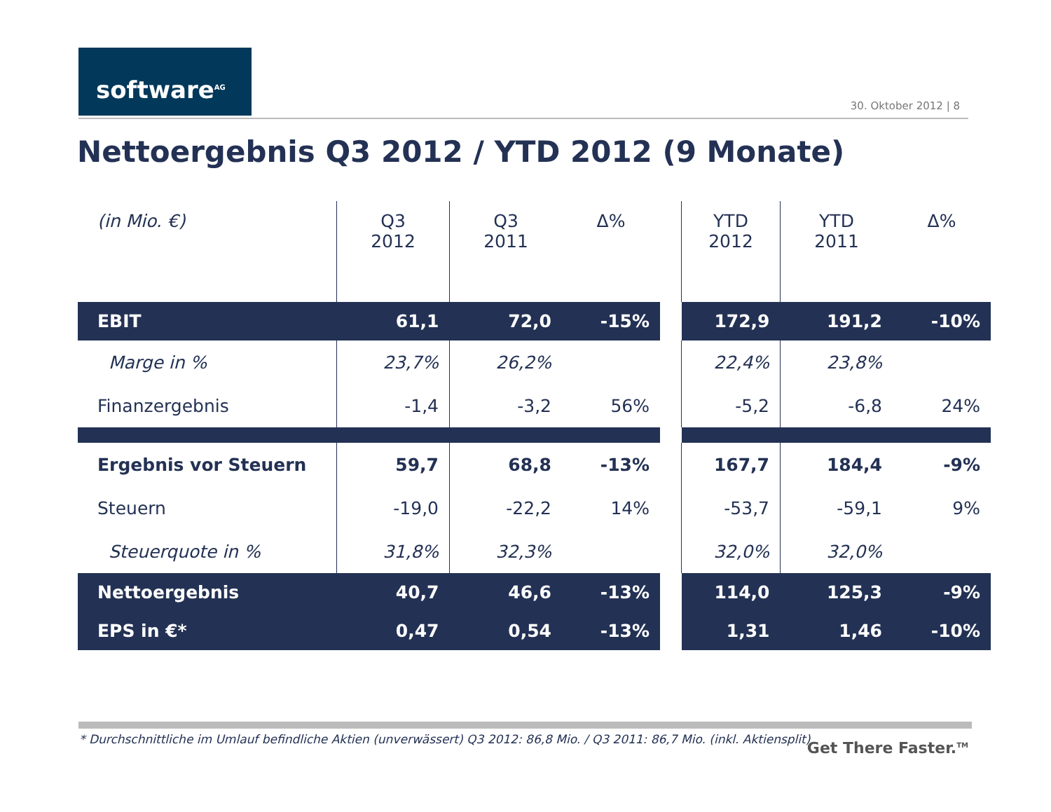software<sup>AG</sup>
30. Oktober 2012 | 8
Nettoergebnis Q3 2012 / YTD 2012 (9 Monate)
| (in Mio. €) | Q3 2012 | Q3 2011 | Δ% | | YTD 2012 | YTD 2011 | Δ% |
| --- | --- | --- | --- | --- | --- | --- | --- |
| EBIT | 61,1 | 72,0 | -15% | | 172,9 | 191,2 | -10% |
| Marge in % | 23,7% | 26,2% | | | 22,4% | 23,8% | |
| Finanzergebnis | -1,4 | -3,2 | 56% | | -5,2 | -6,8 | 24% |
| Ergebnis vor Steuern | 59,7 | 68,8 | -13% | | 167,7 | 184,4 | -9% |
| Steuern | -19,0 | -22,2 | 14% | | -53,7 | -59,1 | 9% |
| Steuerquote in % | 31,8% | 32,3% | | | 32,0% | 32,0% | |
| Nettoergebnis | 40,7 | 46,6 | -13% | | 114,0 | 125,3 | -9% |
| EPS in €* | 0,47 | 0,54 | -13% | | 1,31 | 1,46 | -10% |
* Durchschnittliche im Umlauf befindliche Aktien (unverwässert) Q3 2012: 86,8 Mio. / Q3 2011: 86,7 Mio. (inkl. Aktiensplit)
Get There Faster.<sup>TM</sup>